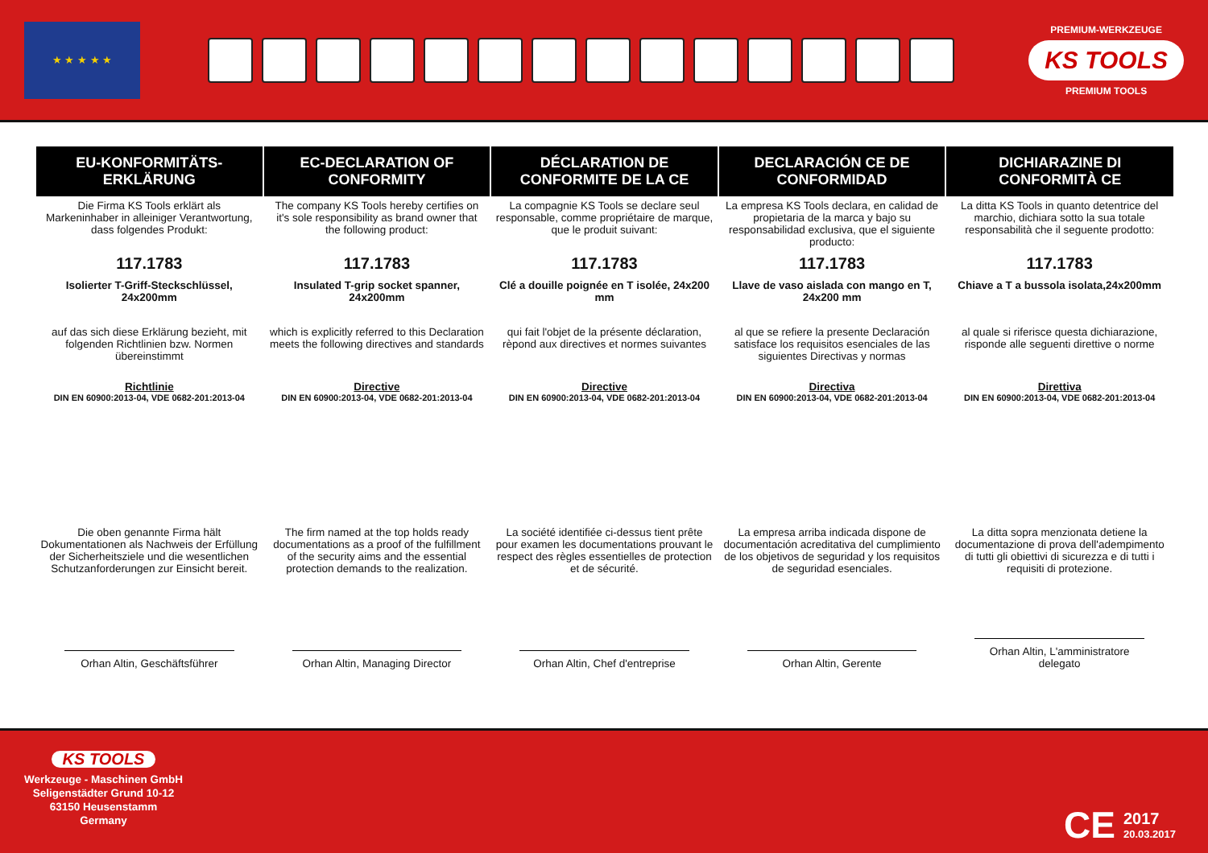★ ★ ★ ★ ★
PREMIUM-WERKZEUGE
KS TOOLS
PREMIUM TOOLS
| EU-KONFORMITÄTS- ERKLÄRUNG | EC-DECLARATION OF CONFORMITY | DÉCLARATION DE CONFORMITE DE LA CE | DECLARACIÓN CE DE CONFORMIDAD | DICHIARAZINE DI CONFORMITÀ CE |
| --- | --- | --- | --- | --- |
| Die Firma KS Tools erklärt als Markeninhaber in alleiniger Verantwortung, dass folgendes Produkt: | The company KS Tools hereby certifies on it's sole responsibility as brand owner that the following product: | La compagnie KS Tools se declare seul responsable, comme propriétaire de marque, que le produit suivant: | La empresa KS Tools declara, en calidad de propietaria de la marca y bajo su responsabilidad exclusiva, que el siguiente producto: | La ditta KS Tools in quanto detentrice del marchio, dichiara sotto la sua totale responsabilità che il seguente prodotto: |
| 117.1783 | 117.1783 | 117.1783 | 117.1783 | 117.1783 |
| Isolierter T-Griff-Steckschlüssel, 24x200mm | Insulated T-grip socket spanner, 24x200mm | Clé a douille poignée en T isolée, 24x200 mm | Llave de vaso aislada con mango en T, 24x200 mm | Chiave a T a bussola isolata,24x200mm |
| auf das sich diese Erklärung bezieht, mit folgenden Richtlinien bzw. Normen übereinstimmt | which is explicitly referred to this Declaration meets the following directives and standards | qui fait l'objet de la présente déclaration, rèpond aux directives et normes suivantes | al que se refiere la presente Declaración satisface los requisitos esenciales de las siguientes Directivas y normas | al quale si riferisce questa dichiarazione, risponde alle seguenti direttive o norme |
| Richtlinie DIN EN 60900:2013-04, VDE 0682-201:2013-04 | Directive DIN EN 60900:2013-04, VDE 0682-201:2013-04 | Directive DIN EN 60900:2013-04, VDE 0682-201:2013-04 | Directiva DIN EN 60900:2013-04, VDE 0682-201:2013-04 | Direttiva DIN EN 60900:2013-04, VDE 0682-201:2013-04 |
| Die oben genannte Firma hält Dokumentationen als Nachweis der Erfüllung der Sicherheitsziele und die wesentlichen Schutzanforderungen zur Einsicht bereit. | The firm named at the top holds ready documentations as a proof of the fulfillment of the security aims and the essential protection demands to the realization. | La société identifiée ci-dessus tient prête pour examen les documentations prouvant le respect des règles essentielles de protection et de sécurité. | La empresa arriba indicada dispone de documentación acreditativa del cumplimiento de los objetivos de seguridad y los requisitos de seguridad esenciales. | La ditta sopra menzionata detiene la documentazione di prova dell'adempimento di tutti gli obiettivi di sicurezza e di tutti i requisiti di protezione. |
| Orhan Altin, Geschäftsführer | Orhan Altin, Managing Director | Orhan Altin, Chef d'entreprise | Orhan Altin, Gerente | Orhan Altin, L'amministratore delegato |
KS TOOLS
Werkzeuge - Maschinen GmbH
Seligenstädter Grund 10-12
63150 Heusenstamm
Germany
CE
2017
20.03.2017